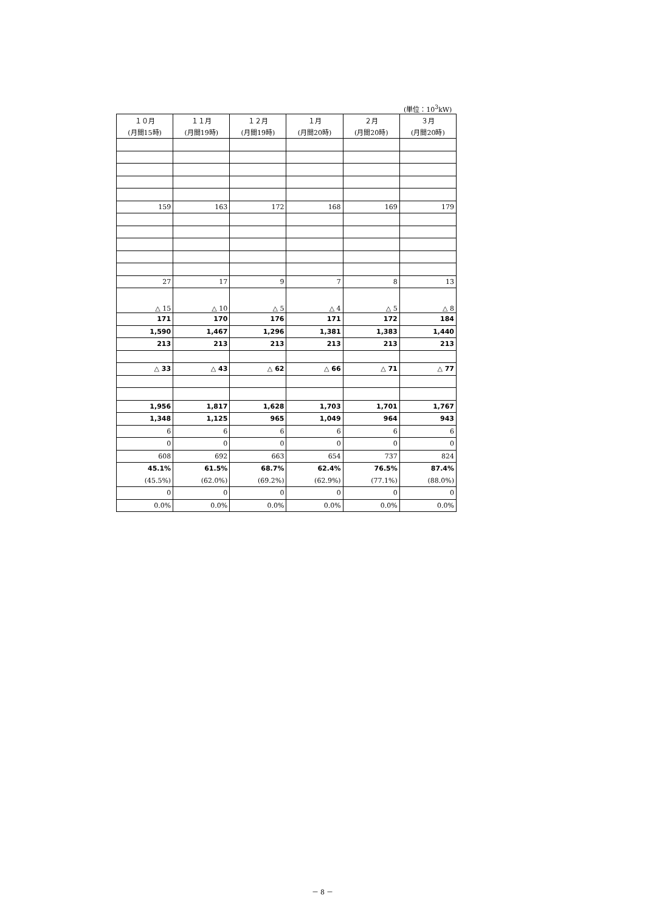(単位：10<sup>3</sup>kW)
| １０月 | １１月 | １２月 | １月 | ２月 | ３月 |
| --- | --- | --- | --- | --- | --- |
| (月間15時) | (月間19時) | (月間19時) | (月間20時) | (月間20時) | (月間20時) |
| 159 | 163 | 172 | 168 | 169 | 179 |
| 27 | 17 | 9 | 7 | 8 | 13 |
| △ 15 | △ 10 | △ 5 | △ 4 | △ 5 | △ 8 |
| 171 | 170 | 176 | 171 | 172 | 184 |
| 1,590 | 1,467 | 1,296 | 1,381 | 1,383 | 1,440 |
| 213 | 213 | 213 | 213 | 213 | 213 |
| △ 33 | △ 43 | △ 62 | △ 66 | △ 71 | △ 77 |
| 1,956 | 1,817 | 1,628 | 1,703 | 1,701 | 1,767 |
| 1,348 | 1,125 | 965 | 1,049 | 964 | 943 |
| 6 | 6 | 6 | 6 | 6 | 6 |
| 0 | 0 | 0 | 0 | 0 | 0 |
| 608 | 692 | 663 | 654 | 737 | 824 |
| 45.1% | 61.5% | 68.7% | 62.4% | 76.5% | 87.4% |
| (45.5%) | (62.0%) | (69.2%) | (62.9%) | (77.1%) | (88.0%) |
| 0 | 0 | 0 | 0 | 0 | 0 |
| 0.0% | 0.0% | 0.0% | 0.0% | 0.0% | 0.0% |
－ 8 －